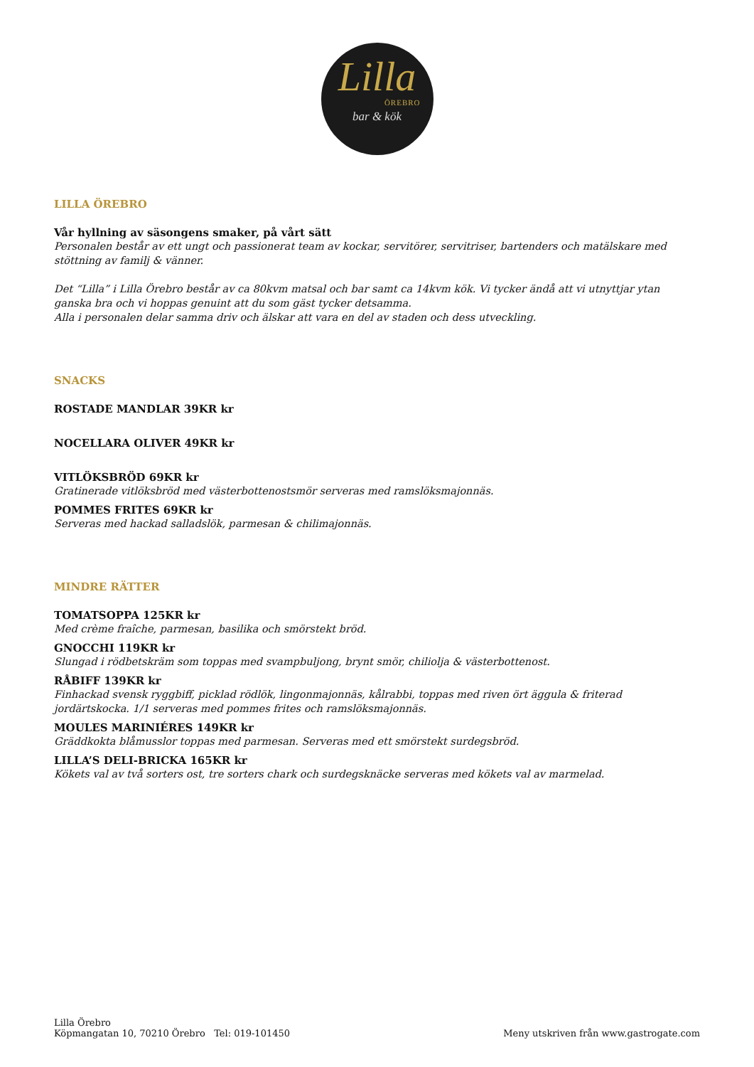Lilla
ÖREBRO
bar & kök
LILLA ÖREBRO
Vår hyllning av säsongens smaker, på vårt sätt
Personalen består av ett ungt och passionerat team av kockar, servitörer, servitriser, bartenders och matälskare med stöttning av familj & vänner.
Det “Lilla” i Lilla Örebro består av ca 80kvm matsal och bar samt ca 14kvm kök. Vi tycker ändå att vi utnyttjar ytan ganska bra och vi hoppas genuint att du som gäst tycker detsamma.
Alla i personalen delar samma driv och älskar att vara en del av staden och dess utveckling.
SNACKS
ROSTADE MANDLAR 39KR kr
NOCELLARA OLIVER 49KR kr
VITLÖKSBRÖD 69KR kr
Gratinerade vitlöksbröd med västerbottenostsmör serveras med ramslöksmajonnäs.
POMMES FRITES 69KR kr
Serveras med hackad salladslök, parmesan & chilimajonnäs.
MINDRE RÄTTER
TOMATSOPPA 125KR kr
Med crème fraîche, parmesan, basilika och smörstekt bröd.
GNOCCHI 119KR kr
Slungad i rödbetskräm som toppas med svampbuljong, brynt smör, chiliolja & västerbottenost.
RÅBIFF 139KR kr
Finhackad svensk ryggbiff, picklad rödlök, lingonmajonnäs, kålrabbi, toppas med riven ört äggula & friterad jordärtskocka. 1/1 serveras med pommes frites och ramslöksmajonnäs.
MOULES MARINIÉRES 149KR kr
Gräddkokta blåmusslor toppas med parmesan. Serveras med ett smörstekt surdegsbröd.
LILLA’S DELI-BRICKA 165KR kr
Kökets val av två sorters ost, tre sorters chark och surdegsknäcke serveras med kökets val av marmelad.
Lilla Örebro
Köpmangatan 10, 70210 Örebro Tel: 019-101450
Meny utskriven från www.gastrogate.com